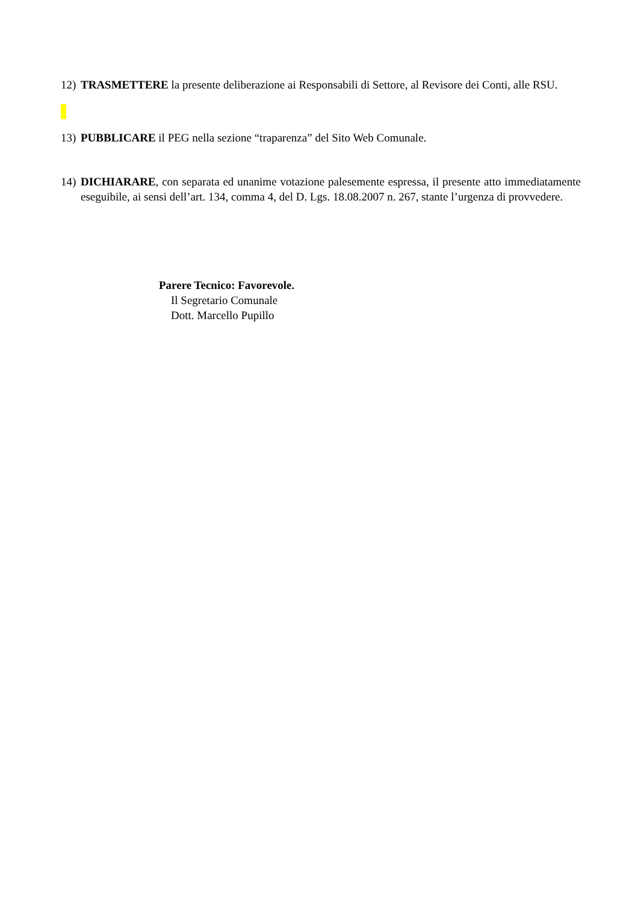12) TRASMETTERE la presente deliberazione ai Responsabili di Settore, al Revisore dei Conti, alle RSU.
13) PUBBLICARE il PEG nella sezione “traparenza” del Sito Web Comunale.
14) DICHIARARE, con separata ed unanime votazione palesemente espressa, il presente atto immediatamente eseguibile, ai sensi dell’art. 134, comma 4, del D. Lgs. 18.08.2007 n. 267, stante l’urgenza di provvedere.
Parere Tecnico: Favorevole.
Il Segretario Comunale
Dott. Marcello Pupillo